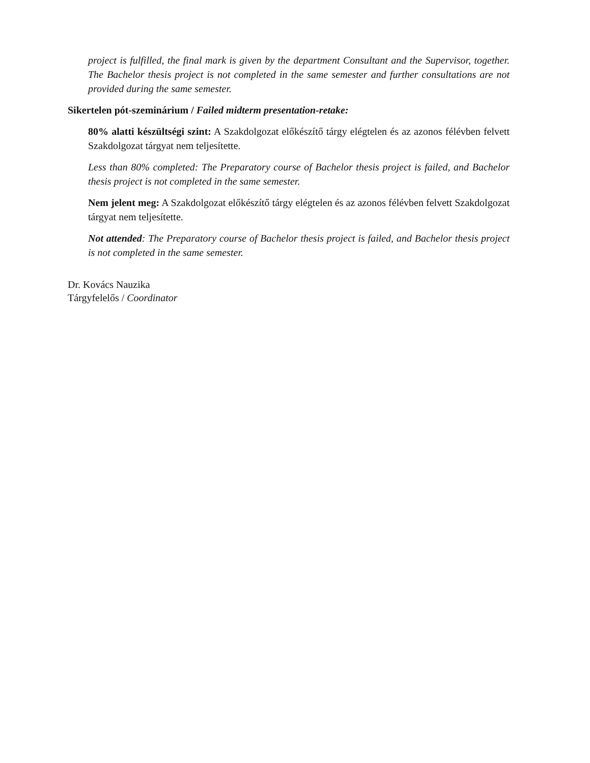project is fulfilled, the final mark is given by the department Consultant and the Supervisor, together. The Bachelor thesis project is not completed in the same semester and further consultations are not provided during the same semester.
Sikertelen pót-szeminárium / Failed midterm presentation-retake:
80% alatti készültségi szint: A Szakdolgozat előkészítő tárgy elégtelen és az azonos félévben felvett Szakdolgozat tárgyat nem teljesítette.
Less than 80% completed: The Preparatory course of Bachelor thesis project is failed, and Bachelor thesis project is not completed in the same semester.
Nem jelent meg: A Szakdolgozat előkészítő tárgy elégtelen és az azonos félévben felvett Szakdolgozat tárgyat nem teljesítette.
Not attended: The Preparatory course of Bachelor thesis project is failed, and Bachelor thesis project is not completed in the same semester.
Dr. Kovács Nauzika
Tárgyfelelős / Coordinator